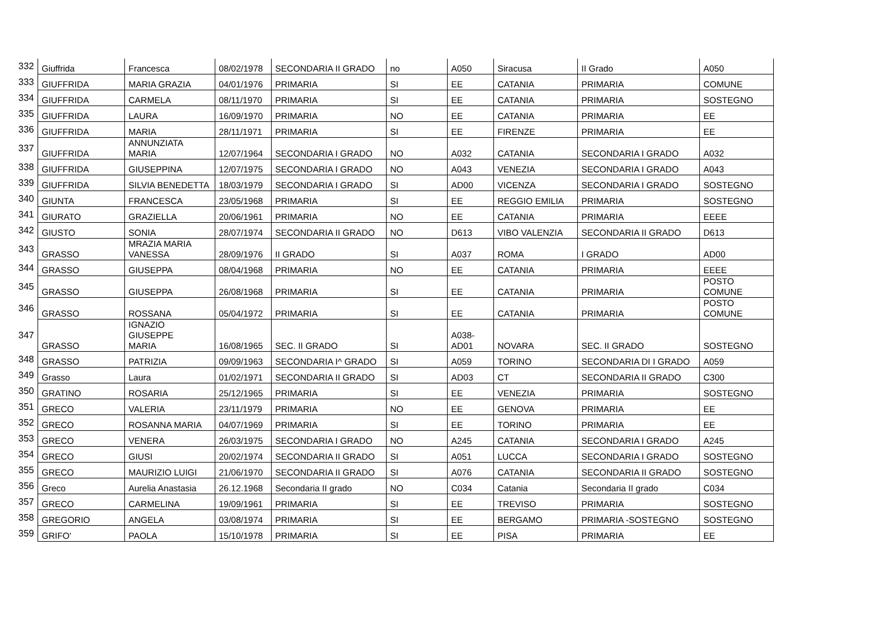| 332 | Giuffrida | Francesca | 08/02/1978 | SECONDARIA II GRADO | no | A050 | Siracusa | II Grado | A050 |
| 333 | GIUFFRIDA | MARIA GRAZIA | 04/01/1976 | PRIMARIA | SI | EE | CATANIA | PRIMARIA | COMUNE |
| 334 | GIUFFRIDA | CARMELA | 08/11/1970 | PRIMARIA | SI | EE | CATANIA | PRIMARIA | SOSTEGNO |
| 335 | GIUFFRIDA | LAURA | 16/09/1970 | PRIMARIA | NO | EE | CATANIA | PRIMARIA | EE |
| 336 | GIUFFRIDA | MARIA | 28/11/1971 | PRIMARIA | SI | EE | FIRENZE | PRIMARIA | EE |
| 337 | GIUFFRIDA | ANNUNZIATA MARIA | 12/07/1964 | SECONDARIA I GRADO | NO | A032 | CATANIA | SECONDARIA I GRADO | A032 |
| 338 | GIUFFRIDA | GIUSEPPINA | 12/07/1975 | SECONDARIA I GRADO | NO | A043 | VENEZIA | SECONDARIA I GRADO | A043 |
| 339 | GIUFFRIDA | SILVIA BENEDETTA | 18/03/1979 | SECONDARIA I GRADO | SI | AD00 | VICENZA | SECONDARIA I GRADO | SOSTEGNO |
| 340 | GIUNTA | FRANCESCA | 23/05/1968 | PRIMARIA | SI | EE | REGGIO EMILIA | PRIMARIA | SOSTEGNO |
| 341 | GIURATO | GRAZIELLA | 20/06/1961 | PRIMARIA | NO | EE | CATANIA | PRIMARIA | EEEE |
| 342 | GIUSTO | SONIA | 28/07/1974 | SECONDARIA II GRADO | NO | D613 | VIBO VALENZIA | SECONDARIA II GRADO | D613 |
| 343 | GRASSO | MRAZIA MARIA VANESSA | 28/09/1976 | II GRADO | SI | A037 | ROMA | I GRADO | AD00 |
| 344 | GRASSO | GIUSEPPA | 08/04/1968 | PRIMARIA | NO | EE | CATANIA | PRIMARIA | EEEE |
| 345 | GRASSO | GIUSEPPA | 26/08/1968 | PRIMARIA | SI | EE | CATANIA | PRIMARIA | POSTO COMUNE |
| 346 | GRASSO | ROSSANA | 05/04/1972 | PRIMARIA | SI | EE | CATANIA | PRIMARIA | POSTO COMUNE |
| 347 | GRASSO | IGNAZIO GIUSEPPE MARIA | 16/08/1965 | SEC. II GRADO | SI | A038- AD01 | NOVARA | SEC. II GRADO | SOSTEGNO |
| 348 | GRASSO | PATRIZIA | 09/09/1963 | SECONDARIA I^ GRADO | SI | A059 | TORINO | SECONDARIA DI I GRADO | A059 |
| 349 | Grasso | Laura | 01/02/1971 | SECONDARIA II GRADO | SI | AD03 | CT | SECONDARIA II GRADO | C300 |
| 350 | GRATINO | ROSARIA | 25/12/1965 | PRIMARIA | SI | EE | VENEZIA | PRIMARIA | SOSTEGNO |
| 351 | GRECO | VALERIA | 23/11/1979 | PRIMARIA | NO | EE | GENOVA | PRIMARIA | EE |
| 352 | GRECO | ROSANNA MARIA | 04/07/1969 | PRIMARIA | SI | EE | TORINO | PRIMARIA | EE |
| 353 | GRECO | VENERA | 26/03/1975 | SECONDARIA I GRADO | NO | A245 | CATANIA | SECONDARIA I GRADO | A245 |
| 354 | GRECO | GIUSI | 20/02/1974 | SECONDARIA II GRADO | SI | A051 | LUCCA | SECONDARIA I GRADO | SOSTEGNO |
| 355 | GRECO | MAURIZIO LUIGI | 21/06/1970 | SECONDARIA II GRADO | SI | A076 | CATANIA | SECONDARIA II GRADO | SOSTEGNO |
| 356 | Greco | Aurelia Anastasia | 26.12.1968 | Secondaria II grado | NO | C034 | Catania | Secondaria II grado | C034 |
| 357 | GRECO | CARMELINA | 19/09/1961 | PRIMARIA | SI | EE | TREVISO | PRIMARIA | SOSTEGNO |
| 358 | GREGORIO | ANGELA | 03/08/1974 | PRIMARIA | SI | EE | BERGAMO | PRIMARIA -SOSTEGNO | SOSTEGNO |
| 359 | GRIFO' | PAOLA | 15/10/1978 | PRIMARIA | SI | EE | PISA | PRIMARIA | EE |